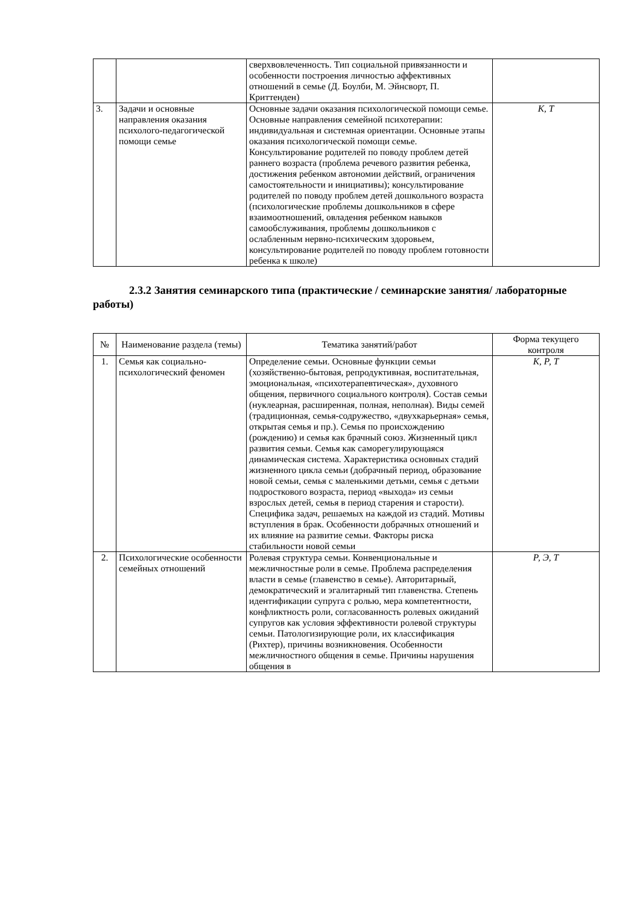| | | сверхвовлеченность. Тип социальной привязанности и особенности построения личностью аффективных отношений в семье (Д. Боулби, М. Эйнсворт, П. Криттенден) | |
| 3. | Задачи и основные направления оказания психолого-педагогической помощи семье | Основные задачи оказания психологической помощи семье. Основные направления семейной психотерапии: индивидуальная и системная ориентации. Основные этапы оказания психологической помощи семье. Консультирование родителей по поводу проблем детей раннего возраста (проблема речевого развития ребенка, достижения ребенком автономии действий, ограничения самостоятельности и инициативы); консультирование родителей по поводу проблем детей дошкольного возраста (психологические проблемы дошкольников в сфере взаимоотношений, овладения ребенком навыков самообслуживания, проблемы дошкольников с ослабленным нервно-психическим здоровьем, консультирование родителей по поводу проблем готовности ребенка к школе) | К, Т |
2.3.2 Занятия семинарского типа (практические / семинарские занятия/ лабораторные работы)
| № | Наименование раздела (темы) | Тематика занятий/работ | Форма текущего контроля |
| --- | --- | --- | --- |
| 1. | Семья как социально-психологический феномен | Определение семьи. Основные функции семьи (хозяйственно-бытовая, репродуктивная, воспитательная, эмоциональная, «психотерапевтическая», духовного общения, первичного социального контроля). Состав семьи (нуклеарная, расширенная, полная, неполная). Виды семей (традиционная, семья-содружество, «двухкарьерная» семья, открытая семья и пр.). Семья по происхождению (рождению) и семья как брачный союз. Жизненный цикл развития семьи. Семья как саморегулирующаяся динамическая система. Характеристика основных стадий жизненного цикла семьи (добрачный период, образование новой семьи, семья с маленькими детьми, семья с детьми подросткового возраста, период «выхода» из семьи взрослых детей, семья в период старения и старости). Специфика задач, решаемых на каждой из стадий. Мотивы вступления в брак. Особенности добрачных отношений и их влияние на развитие семьи. Факторы риска стабильности новой семьи | К, Р, Т |
| 2. | Психологические особенности семейных отношений | Ролевая структура семьи. Конвенциональные и межличностные роли в семье. Проблема распределения власти в семье (главенство в семье). Авторитарный, демократический и эгалитарный тип главенства. Степень идентификации супруга с ролью, мера компетентности, конфликтность роли, согласованность ролевых ожиданий супругов как условия эффективности ролевой структуры семьи. Патологизирующие роли, их классификация (Рихтер), причины возникновения. Особенности межличностного общения в семье. Причины нарушения общения в | Р, Э, Т |